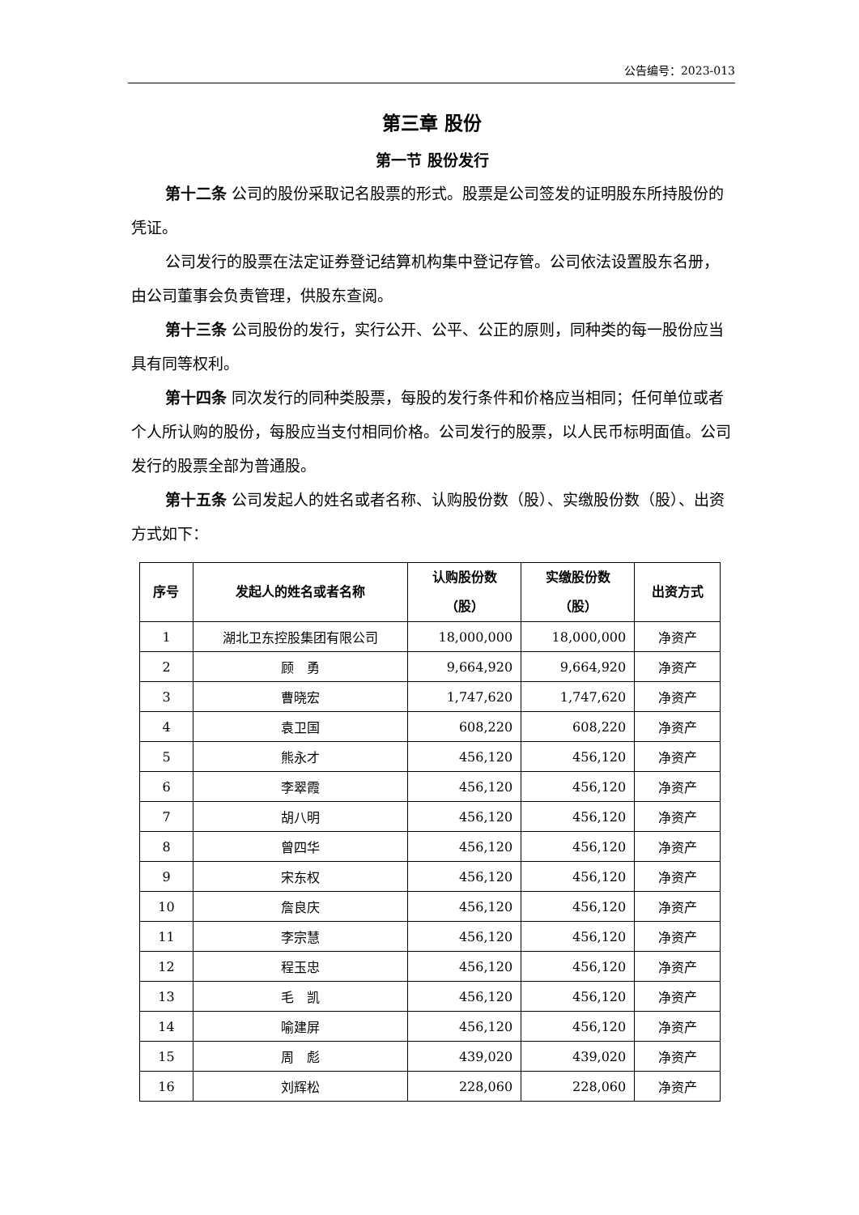公告编号：2023-013
第三章 股份
第一节 股份发行
第十二条 公司的股份采取记名股票的形式。股票是公司签发的证明股东所持股份的凭证。
公司发行的股票在法定证券登记结算机构集中登记存管。公司依法设置股东名册，由公司董事会负责管理，供股东查阅。
第十三条 公司股份的发行，实行公开、公平、公正的原则，同种类的每一股份应当具有同等权利。
第十四条 同次发行的同种类股票，每股的发行条件和价格应当相同；任何单位或者个人所认购的股份，每股应当支付相同价格。公司发行的股票，以人民币标明面值。公司发行的股票全部为普通股。
第十五条 公司发起人的姓名或者名称、认购股份数（股）、实缴股份数（股）、出资方式如下：
| 序号 | 发起人的姓名或者名称 | 认购股份数 （股） | 实缴股份数 （股） | 出资方式 |
| --- | --- | --- | --- | --- |
| 1 | 湖北卫东控股集团有限公司 | 18,000,000 | 18,000,000 | 净资产 |
| 2 | 顾 勇 | 9,664,920 | 9,664,920 | 净资产 |
| 3 | 曹晓宏 | 1,747,620 | 1,747,620 | 净资产 |
| 4 | 袁卫国 | 608,220 | 608,220 | 净资产 |
| 5 | 熊永才 | 456,120 | 456,120 | 净资产 |
| 6 | 李翠霞 | 456,120 | 456,120 | 净资产 |
| 7 | 胡八明 | 456,120 | 456,120 | 净资产 |
| 8 | 曾四华 | 456,120 | 456,120 | 净资产 |
| 9 | 宋东权 | 456,120 | 456,120 | 净资产 |
| 10 | 詹良庆 | 456,120 | 456,120 | 净资产 |
| 11 | 李宗慧 | 456,120 | 456,120 | 净资产 |
| 12 | 程玉忠 | 456,120 | 456,120 | 净资产 |
| 13 | 毛 凯 | 456,120 | 456,120 | 净资产 |
| 14 | 喻建屏 | 456,120 | 456,120 | 净资产 |
| 15 | 周 彪 | 439,020 | 439,020 | 净资产 |
| 16 | 刘辉松 | 228,060 | 228,060 | 净资产 |